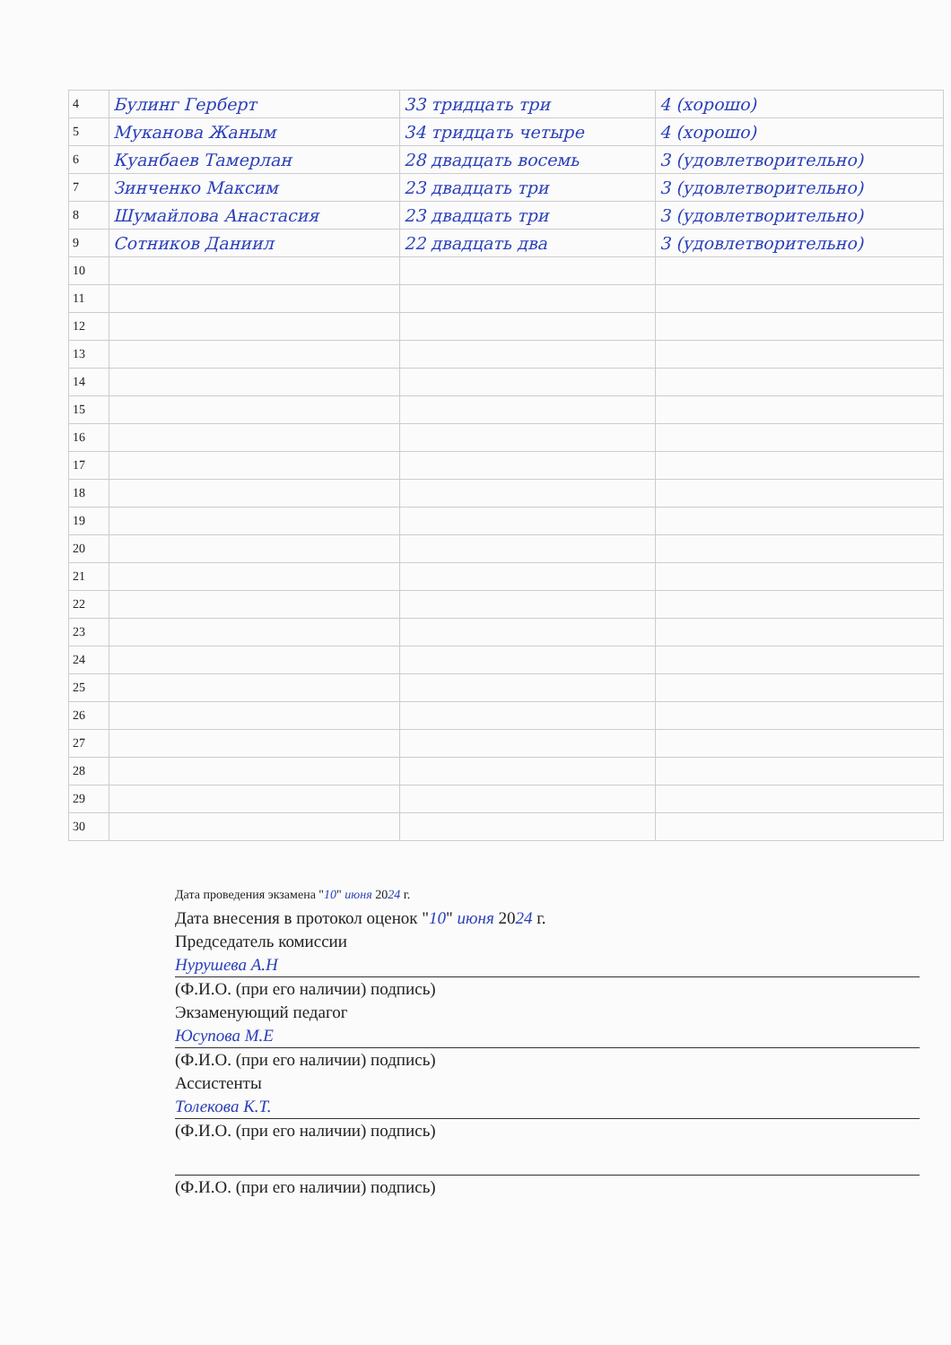| 4 | Булинг Герберт | 33 тридцать три | 4 (хорошо) |
| 5 | Муканова Жаным | 34 тридцать четыре | 4 (хорошо) |
| 6 | Куанбаев Тамерлан | 28 двадцать восемь | 3 (удовлетворительно) |
| 7 | Зинченко Максим | 23 двадцать три | 3 (удовлетворительно) |
| 8 | Шумайлова Анастасия | 23 двадцать три | 3 (удовлетворительно) |
| 9 | Сотников Даниил | 22 двадцать два | 3 (удовлетворительно) |
| 10 | | | |
| 11 | | | |
| 12 | | | |
| 13 | | | |
| 14 | | | |
| 15 | | | |
| 16 | | | |
| 17 | | | |
| 18 | | | |
| 19 | | | |
| 20 | | | |
| 21 | | | |
| 22 | | | |
| 23 | | | |
| 24 | | | |
| 25 | | | |
| 26 | | | |
| 27 | | | |
| 28 | | | |
| 29 | | | |
| 30 | | | |
Дата проведения экзамена "10" июня 2024 г.
Дата внесения в протокол оценок "10" июня 2024 г.
Председатель комиссии
Нурушева А.Н
(Ф.И.О. (при его наличии) подпись)
Экзаменующий педагог
Юсупова М.Е
(Ф.И.О. (при его наличии) подпись)
Ассистенты
Толекова К.Т.
(Ф.И.О. (при его наличии) подпись)
(Ф.И.О. (при его наличии) подпись)